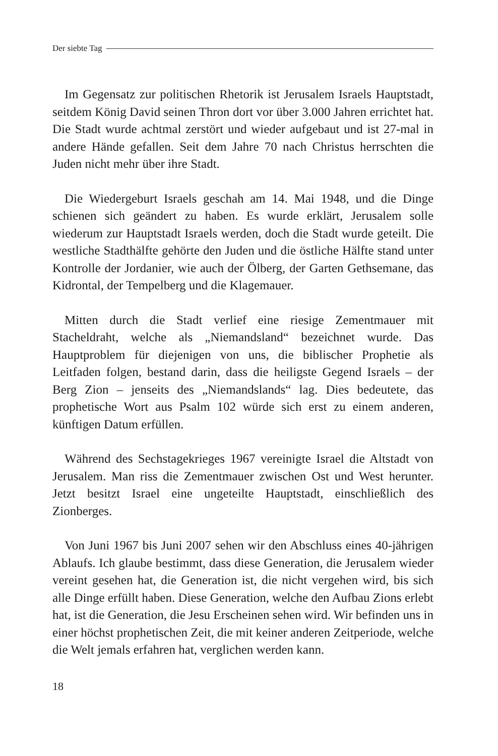Der siebte Tag
Im Gegensatz zur politischen Rhetorik ist Jerusalem Israels Hauptstadt, seitdem König David seinen Thron dort vor über 3.000 Jahren errichtet hat. Die Stadt wurde achtmal zerstört und wieder aufgebaut und ist 27-mal in andere Hände gefallen. Seit dem Jahre 70 nach Christus herrschten die Juden nicht mehr über ihre Stadt.
Die Wiedergeburt Israels geschah am 14. Mai 1948, und die Dinge schienen sich geändert zu haben. Es wurde erklärt, Jerusalem solle wiederum zur Hauptstadt Israels werden, doch die Stadt wurde geteilt. Die westliche Stadthälfte gehörte den Juden und die östliche Hälfte stand unter Kontrolle der Jordanier, wie auch der Ölberg, der Garten Gethsemane, das Kidrontal, der Tempelberg und die Klagemauer.
Mitten durch die Stadt verlief eine riesige Zementmauer mit Stacheldraht, welche als „Niemandsland“ bezeichnet wurde. Das Hauptproblem für diejenigen von uns, die biblischer Prophetie als Leitfaden folgen, bestand darin, dass die heiligste Gegend Israels – der Berg Zion – jenseits des „Niemandslands“ lag. Dies bedeutete, das prophetische Wort aus Psalm 102 würde sich erst zu einem anderen, künftigen Datum erfüllen.
Während des Sechstagekrieges 1967 vereinigte Israel die Altstadt von Jerusalem. Man riss die Zementmauer zwischen Ost und West herunter. Jetzt besitzt Israel eine ungeteilte Hauptstadt, einschließlich des Zionberges.
Von Juni 1967 bis Juni 2007 sehen wir den Abschluss eines 40-jährigen Ablaufs. Ich glaube bestimmt, dass diese Generation, die Jerusalem wieder vereint gesehen hat, die Generation ist, die nicht vergehen wird, bis sich alle Dinge erfüllt haben. Diese Generation, welche den Aufbau Zions erlebt hat, ist die Generation, die Jesu Erscheinen sehen wird. Wir befinden uns in einer höchst prophetischen Zeit, die mit keiner anderen Zeitperiode, welche die Welt jemals erfahren hat, verglichen werden kann.
18